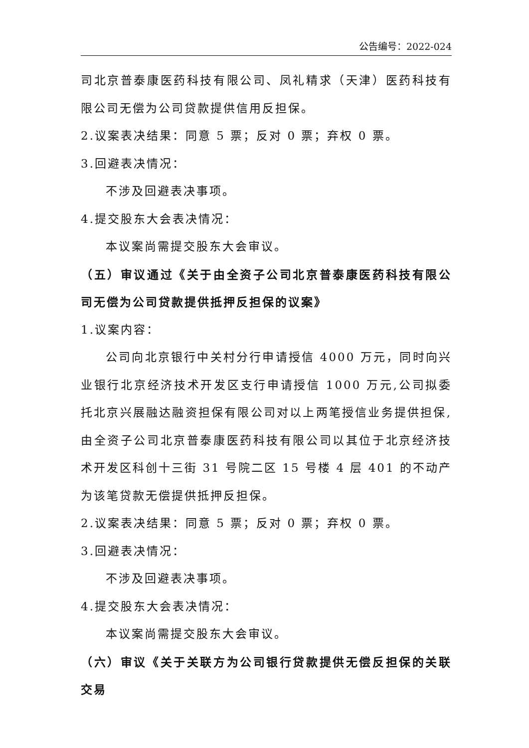公告编号：2022-024
司北京普泰康医药科技有限公司、凤礼精求（天津）医药科技有限公司无偿为公司贷款提供信用反担保。
2.议案表决结果：同意 5 票；反对 0 票；弃权 0 票。
3.回避表决情况：
不涉及回避表决事项。
4.提交股东大会表决情况：
本议案尚需提交股东大会审议。
（五）审议通过《关于由全资子公司北京普泰康医药科技有限公司无偿为公司贷款提供抵押反担保的议案》
1.议案内容：
公司向北京银行中关村分行申请授信 4000 万元，同时向兴业银行北京经济技术开发区支行申请授信 1000 万元,公司拟委托北京兴展融达融资担保有限公司对以上两笔授信业务提供担保,由全资子公司北京普泰康医药科技有限公司以其位于北京经济技术开发区科创十三街 31 号院二区 15 号楼 4 层 401 的不动产为该笔贷款无偿提供抵押反担保。
2.议案表决结果：同意 5 票；反对 0 票；弃权 0 票。
3.回避表决情况：
不涉及回避表决事项。
4.提交股东大会表决情况：
本议案尚需提交股东大会审议。
（六）审议《关于关联方为公司银行贷款提供无偿反担保的关联交易